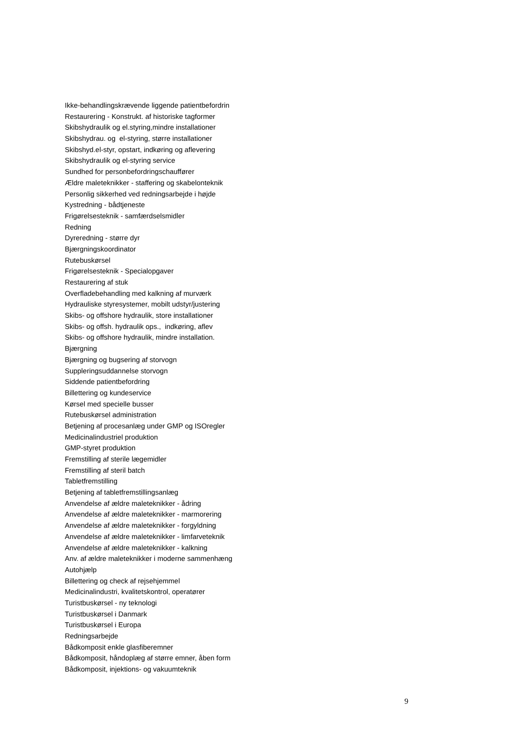Ikke-behandlingskrævende liggende patientbefordrin
Restaurering - Konstrukt. af historiske tagformer
Skibshydraulik og el.styring,mindre installationer
Skibshydrau. og el-styring, større installationer
Skibshyd.el-styr, opstart, indkøring og aflevering
Skibshydraulik og el-styring service
Sundhed for personbefordringschauffører
Ældre maleteknikker - staffering og skabelonteknik
Personlig sikkerhed ved redningsarbejde i højde
Kystredning - bådtjeneste
Frigørelsesteknik - samfærdselsmidler
Redning
Dyreredning - større dyr
Bjærgningskoordinator
Rutebuskørsel
Frigørelsesteknik - Specialopgaver
Restaurering af stuk
Overfladebehandling med kalkning af murværk
Hydrauliske styresystemer, mobilt udstyr/justering
Skibs- og offshore hydraulik, store installationer
Skibs- og offsh. hydraulik ops., indkøring, aflev
Skibs- og offshore hydraulik, mindre installation.
Bjærgning
Bjærgning og bugsering af storvogn
Suppleringsuddannelse storvogn
Siddende patientbefordring
Billettering og kundeservice
Kørsel med specielle busser
Rutebuskørsel administration
Betjening af procesanlæg under GMP og ISOregler
Medicinalindustriel produktion
GMP-styret produktion
Fremstilling af sterile lægemidler
Fremstilling af steril batch
Tabletfremstilling
Betjening af tabletfremstillingsanlæg
Anvendelse af ældre maleteknikker - ådring
Anvendelse af ældre maleteknikker - marmorering
Anvendelse af ældre maleteknikker - forgyldning
Anvendelse af ældre maleteknikker - limfarveteknik
Anvendelse af ældre maleteknikker - kalkning
Anv. af ældre maleteknikker i moderne sammenhæng
Autohjælp
Billettering og check af rejsehjemmel
Medicinalindustri, kvalitetskontrol, operatører
Turistbuskørsel - ny teknologi
Turistbuskørsel i Danmark
Turistbuskørsel i Europa
Redningsarbejde
Bådkomposit enkle glasfiberemner
Bådkomposit, håndoplæg af større emner, åben form
Bådkomposit, injektions- og vakuumteknik
9